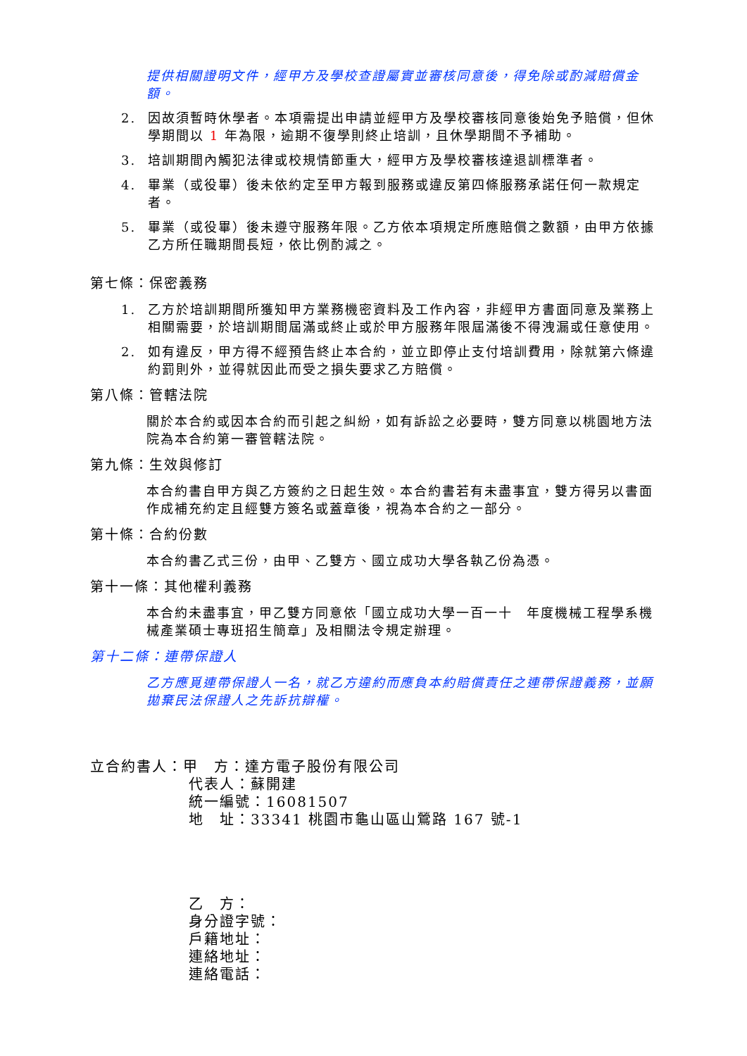提供相關證明文件，經甲方及學校查證屬實並審核同意後，得免除或酌減賠償金額。
2. 因故須暫時休學者。本項需提出申請並經甲方及學校審核同意後始免予賠償，但休學期間以 1 年為限，逾期不復學則終止培訓，且休學期間不予補助。
3. 培訓期間內觸犯法律或校規情節重大，經甲方及學校審核達退訓標準者。
4. 畢業（或役畢）後未依約定至甲方報到服務或違反第四條服務承諾任何一款規定者。
5. 畢業（或役畢）後未遵守服務年限。乙方依本項規定所應賠償之數額，由甲方依據乙方所任職期間長短，依比例酌減之。
第七條：保密義務
1. 乙方於培訓期間所獲知甲方業務機密資料及工作內容，非經甲方書面同意及業務上相關需要，於培訓期間屆滿或終止或於甲方服務年限屆滿後不得洩漏或任意使用。
2. 如有違反，甲方得不經預告終止本合約，並立即停止支付培訓費用，除就第六條違約罰則外，並得就因此而受之損失要求乙方賠償。
第八條：管轄法院
關於本合約或因本合約而引起之糾紛，如有訴訟之必要時，雙方同意以桃園地方法院為本合約第一審管轄法院。
第九條：生效與修訂
本合約書自甲方與乙方簽約之日起生效。本合約書若有未盡事宜，雙方得另以書面作成補充約定且經雙方簽名或蓋章後，視為本合約之一部分。
第十條：合約份數
本合約書乙式三份，由甲、乙雙方、國立成功大學各執乙份為憑。
第十一條：其他權利義務
本合約未盡事宜，甲乙雙方同意依「國立成功大學一百一十　年度機械工程學系機械產業碩士專班招生簡章」及相關法令規定辦理。
第十二條：連帶保證人
乙方應覓連帶保證人一名，就乙方違約而應負本約賠償責任之連帶保證義務，並願拋棄民法保證人之先訴抗辯權。
立合約書人：甲　方：達方電子股份有限公司
代表人：蘇開建
統一編號：16081507
地　址：33341 桃園市龜山區山鶯路 167 號-1
乙　方：
身分證字號：
戶籍地址：
連絡地址：
連絡電話：